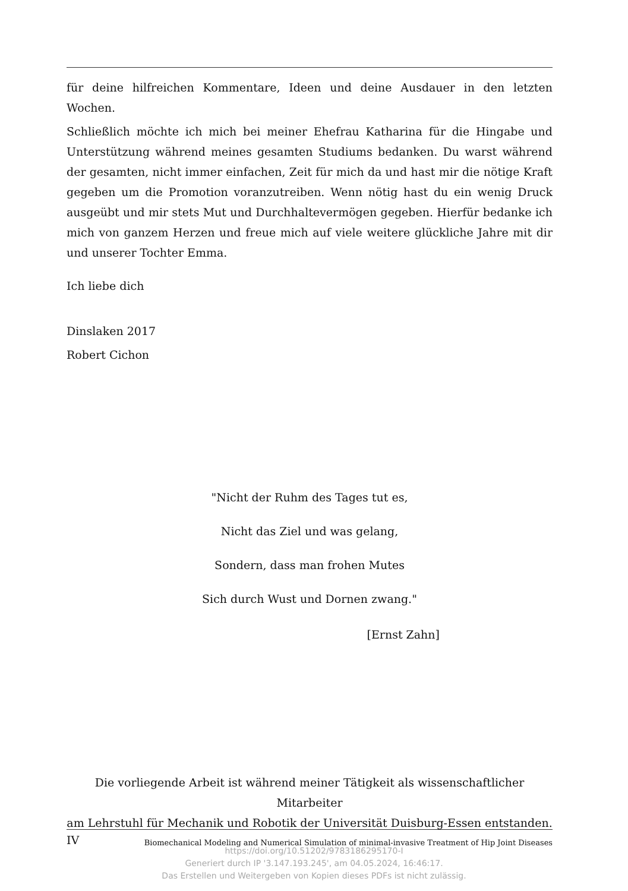für deine hilfreichen Kommentare, Ideen und deine Ausdauer in den letzten Wochen.
Schließlich möchte ich mich bei meiner Ehefrau Katharina für die Hingabe und Unterstützung während meines gesamten Studiums bedanken. Du warst während der gesamten, nicht immer einfachen, Zeit für mich da und hast mir die nötige Kraft gegeben um die Promotion voranzutreiben. Wenn nötig hast du ein wenig Druck ausgeübt und mir stets Mut und Durchhaltevermögen gegeben. Hierfür bedanke ich mich von ganzem Herzen und freue mich auf viele weitere glückliche Jahre mit dir und unserer Tochter Emma.
Ich liebe dich
Dinslaken 2017
Robert Cichon
"Nicht der Ruhm des Tages tut es,
Nicht das Ziel und was gelang,
Sondern, dass man frohen Mutes
Sich durch Wust und Dornen zwang."
[Ernst Zahn]
Die vorliegende Arbeit ist während meiner Tätigkeit als wissenschaftlicher Mitarbeiter
am Lehrstuhl für Mechanik und Robotik der Universität Duisburg-Essen entstanden.
IV Biomechanical Modeling and Numerical Simulation of minimal-invasive Treatment of Hip Joint Diseases
https://doi.org/10.51202/9783186295170-I
Generiert durch IP '3.147.193.245', am 04.05.2024, 16:46:17.
Das Erstellen und Weitergeben von Kopien dieses PDFs ist nicht zulässig.